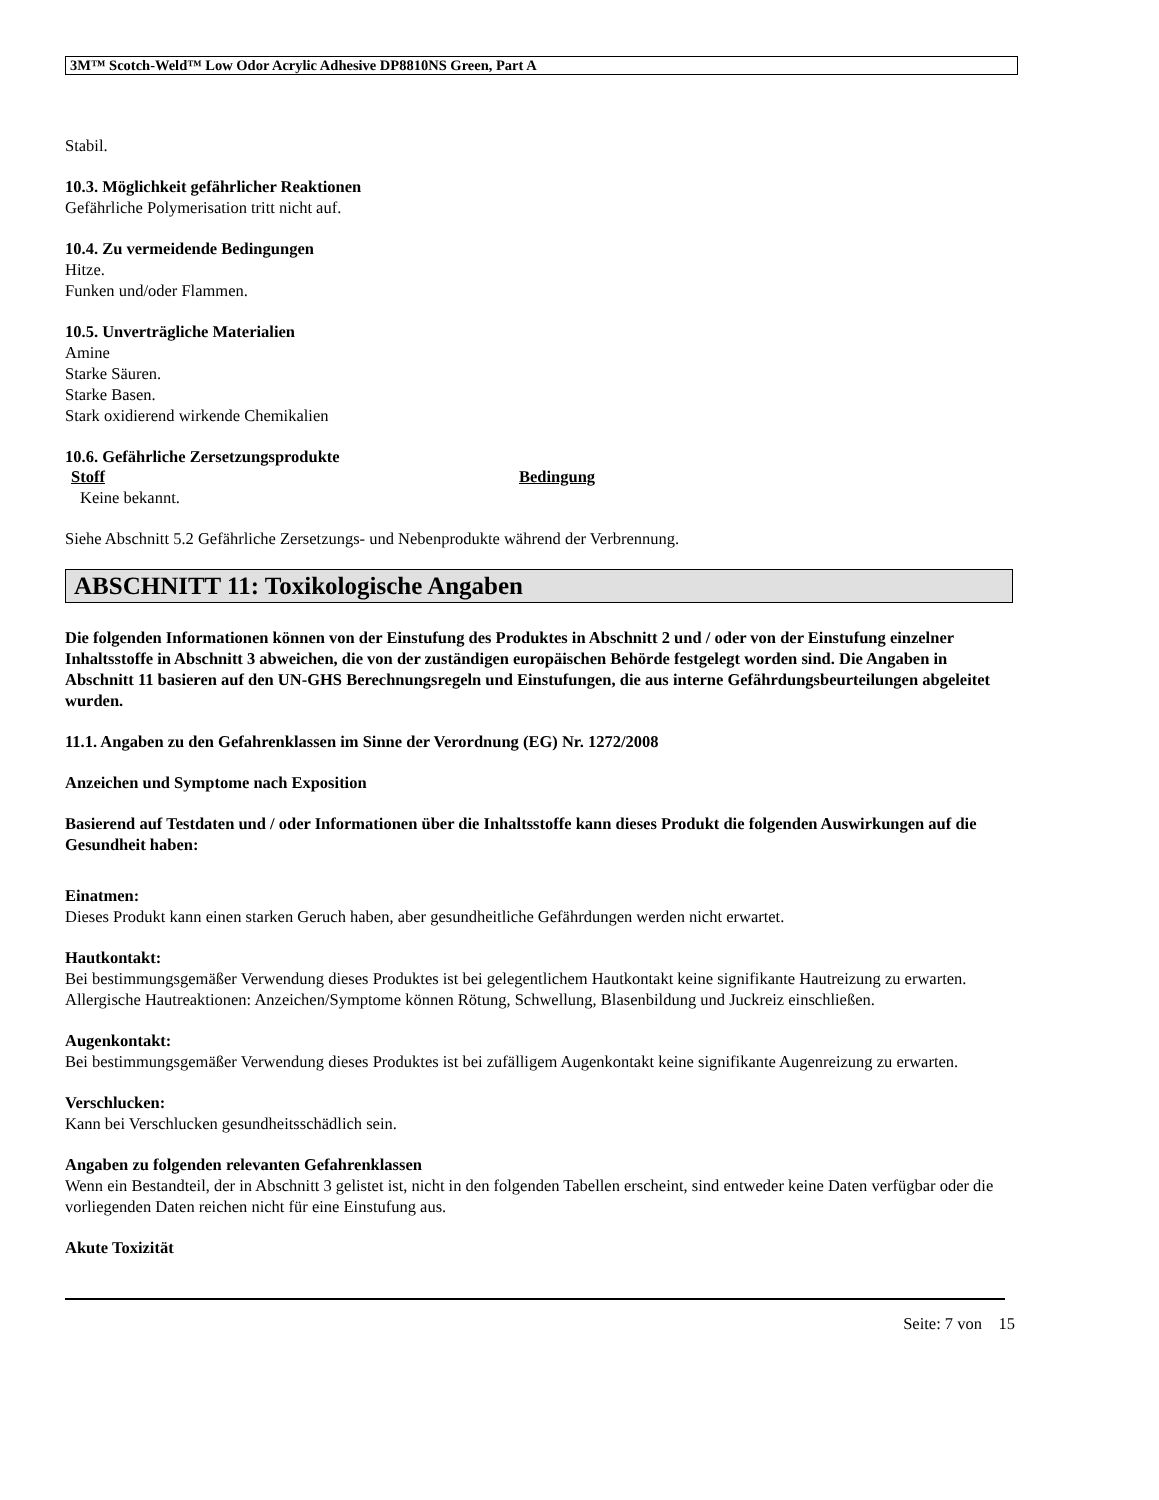3M™ Scotch-Weld™ Low Odor Acrylic Adhesive DP8810NS Green, Part A
Stabil.
10.3. Möglichkeit gefährlicher Reaktionen
Gefährliche Polymerisation tritt nicht auf.
10.4. Zu vermeidende Bedingungen
Hitze.
Funken und/oder Flammen.
10.5. Unverträgliche Materialien
Amine
Starke Säuren.
Starke Basen.
Stark oxidierend wirkende Chemikalien
10.6. Gefährliche Zersetzungsprodukte
Stoff Bedingung
Keine bekannt.
Siehe Abschnitt 5.2 Gefährliche Zersetzungs- und Nebenprodukte während der Verbrennung.
ABSCHNITT 11: Toxikologische Angaben
Die folgenden Informationen können von der Einstufung des Produktes in Abschnitt 2 und / oder von der Einstufung einzelner Inhaltsstoffe in Abschnitt 3 abweichen, die von der zuständigen europäischen Behörde festgelegt worden sind. Die Angaben in Abschnitt 11 basieren auf den UN-GHS Berechnungsregeln und Einstufungen, die aus interne Gefährdungsbeurteilungen abgeleitet wurden.
11.1. Angaben zu den Gefahrenklassen im Sinne der Verordnung (EG) Nr. 1272/2008
Anzeichen und Symptome nach Exposition
Basierend auf Testdaten und / oder Informationen über die Inhaltsstoffe kann dieses Produkt die folgenden Auswirkungen auf die Gesundheit haben:
Einatmen:
Dieses Produkt kann einen starken Geruch haben, aber gesundheitliche Gefährdungen werden nicht erwartet.
Hautkontakt:
Bei bestimmungsgemäßer Verwendung dieses Produktes ist bei gelegentlichem Hautkontakt keine signifikante Hautreizung zu erwarten. Allergische Hautreaktionen: Anzeichen/Symptome können Rötung, Schwellung, Blasenbildung und Juckreiz einschließen.
Augenkontakt:
Bei bestimmungsgemäßer Verwendung dieses Produktes ist bei zufälligem Augenkontakt keine signifikante Augenreizung zu erwarten.
Verschlucken:
Kann bei Verschlucken gesundheitsschädlich sein.
Angaben zu folgenden relevanten Gefahrenklassen
Wenn ein Bestandteil, der in Abschnitt 3 gelistet ist, nicht in den folgenden Tabellen erscheint, sind entweder keine Daten verfügbar oder die vorliegenden Daten reichen nicht für eine Einstufung aus.
Akute Toxizität
Seite: 7 von 15